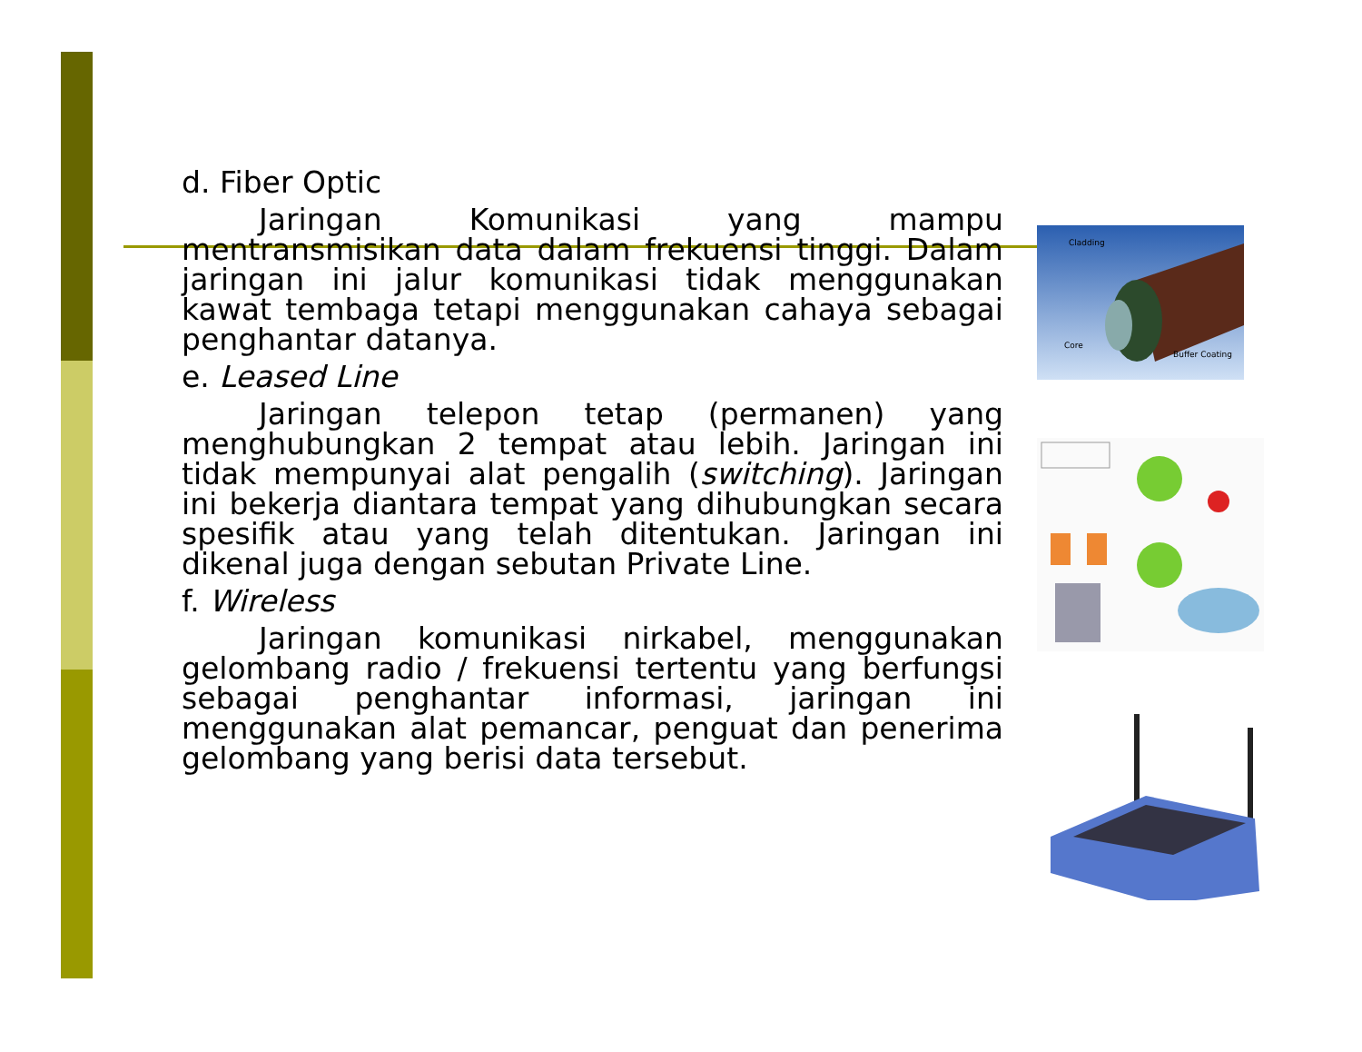d. Fiber Optic
Jaringan Komunikasi yang mampu mentransmisikan data dalam frekuensi tinggi. Dalam jaringan ini jalur komunikasi tidak menggunakan kawat tembaga tetapi menggunakan cahaya sebagai penghantar datanya.
e. Leased Line
Jaringan telepon tetap (permanen) yang menghubungkan 2 tempat atau lebih. Jaringan ini tidak mempunyai alat pengalih (switching). Jaringan ini bekerja diantara tempat yang dihubungkan secara spesifik atau yang telah ditentukan. Jaringan ini dikenal juga dengan sebutan Private Line.
f. Wireless
Jaringan komunikasi nirkabel, menggunakan gelombang radio / frekuensi tertentu yang berfungsi sebagai penghantar informasi, jaringan ini menggunakan alat pemancar, penguat dan penerima gelombang yang berisi data tersebut.
Cladding
Core
Buffer Coating